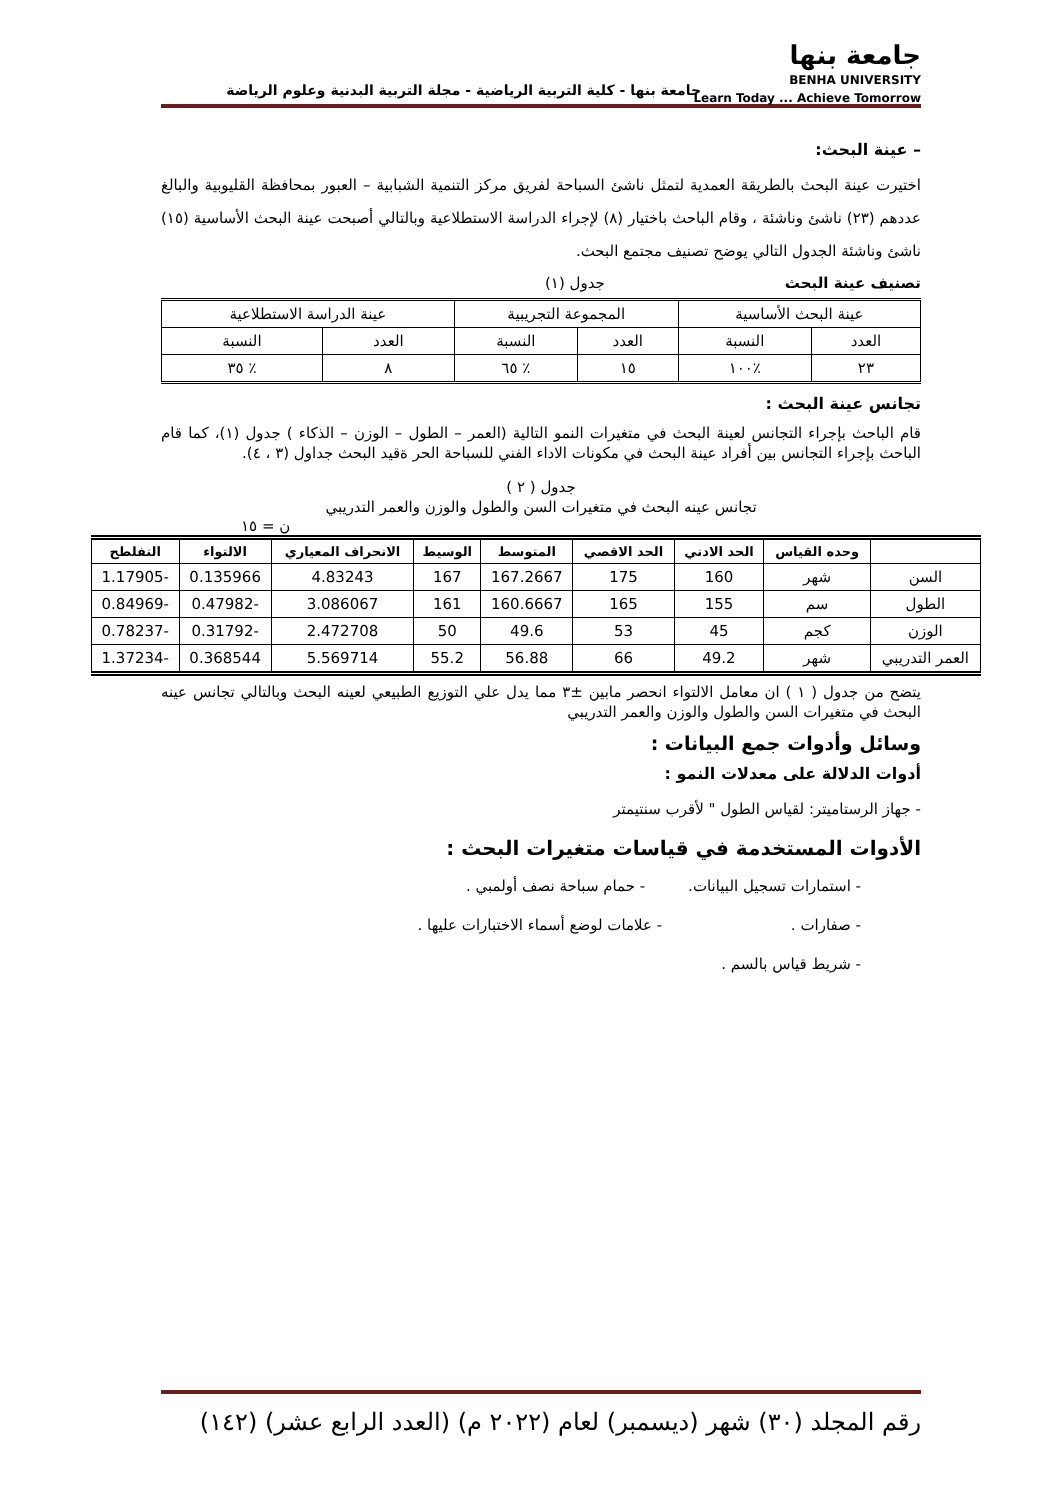جامعة بنها
BENHA UNIVERSITY
Learn Today ... Achieve Tomorrow
جامعة بنها - كلية التربية الرياضية - مجلة التربية البدنية وعلوم الرياضة
– عينة البحث:
اختيرت عينة البحث بالطريقة العمدية لتمثل ناشئ السباحة لفريق مركز التنمية الشبابية – العبور بمحافظة القليوبية والبالغ عددهم (٢٣) ناشئ وناشئة ، وقام الباحث باختيار (٨) لإجراء الدراسة الاستطلاعية وبالتالي أصبحت عينة البحث الأساسية (١٥) ناشئ وناشئة الجدول التالي يوضح تصنيف مجتمع البحث.
تصنيف عينة البحث جدول (١)
| عينة البحث الأساسية | | المجموعة التجريبية | | عينة الدراسة الاستطلاعية | |
| العدد | النسبة | العدد | النسبة | العدد | النسبة |
| ٢٣ | ٪١٠٠ | ١٥ | ٪ ٦٥ | ٨ | ٪ ٣٥ |
تجانس عينة البحث :
قام الباحث بإجراء التجانس لعينة البحث في متغيرات النمو التالية (العمر – الطول – الوزن – الذكاء ) جدول (١)، كما قام الباحث بإجراء التجانس بين أفراد عينة البحث في مكونات الاداء الفني للسباحة الحر ةقيد البحث جداول (٣ ، ٤).
جدول ( ٢ )
تجانس عينه البحث في متغيرات السن والطول والوزن والعمر التدريبي
ن = ١٥
| | وحده القياس | الحد الادني | الحد الاقصي | المتوسط | الوسيط | الانحراف المعياري | الالتواء | التفلطح |
| --- | --- | --- | --- | --- | --- | --- | --- | --- |
| السن | شهر | 160 | 175 | 167.2667 | 167 | 4.83243 | 0.135966 | -1.17905 |
| الطول | سم | 155 | 165 | 160.6667 | 161 | 3.086067 | -0.47982 | -0.84969 |
| الوزن | كجم | 45 | 53 | 49.6 | 50 | 2.472708 | -0.31792 | -0.78237 |
| العمر التدريبي | شهر | 49.2 | 66 | 56.88 | 55.2 | 5.569714 | 0.368544 | -1.37234 |
يتضح من جدول ( ١ ) ان معامل الالتواء انحصر مابين ±٣ مما يدل علي التوزيع الطبيعي لعينه البحث وبالتالي تجانس عينه البحث في متغيرات السن والطول والوزن والعمر التدريبي
وسائل وأدوات جمع البيانات :
أدوات الدلالة على معدلات النمو :
- جهاز الرستاميتر: لقياس الطول " لأقرب سنتيمتر
الأدوات المستخدمة في قياسات متغيرات البحث :
- استمارات تسجيل البيانات. - حمام سباحة نصف أولمبي .
- صفارات . - علامات لوضع أسماء الاختبارات عليها .
- شريط قياس بالسم .
رقم المجلد (٣٠) شهر (ديسمبر) لعام (٢٠٢٢ م) (العدد الرابع عشر) (١٤٢)